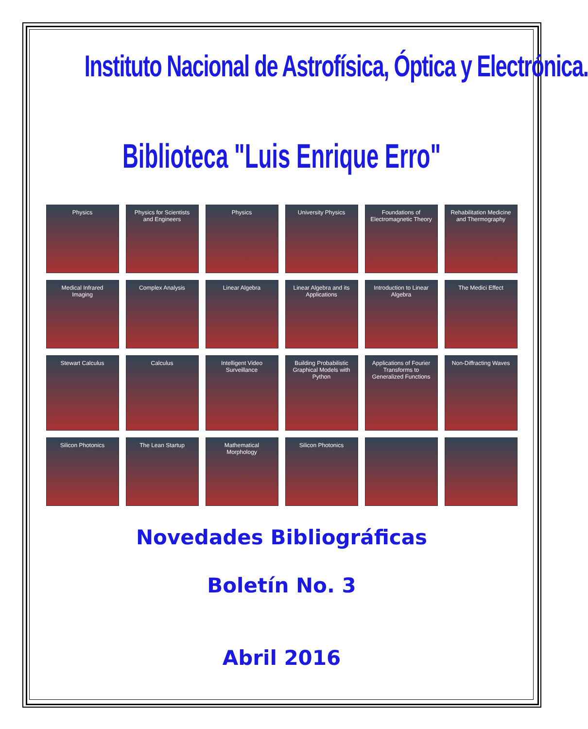Instituto Nacional de Astrofísica, Óptica y Electrónica.
Biblioteca "Luis Enrique Erro"
Physics
Physics for Scientists and Engineers
Physics
University Physics
Foundations of Electromagnetic Theory
Rehabilitation Medicine and Thermography
Medical Infrared Imaging
Complex Analysis
Linear Algebra
Linear Algebra and its Applications
Introduction to Linear Algebra
The Medici Effect
Stewart Calculus
Calculus
Intelligent Video Surveillance
Building Probabilistic Graphical Models with Python
Applications of Fourier Transforms to Generalized Functions
Non-Diffracting Waves
Silicon Photonics
The Lean Startup
Mathematical Morphology
Silicon Photonics
Novedades Bibliográficas
Boletín No. 3
Abril 2016